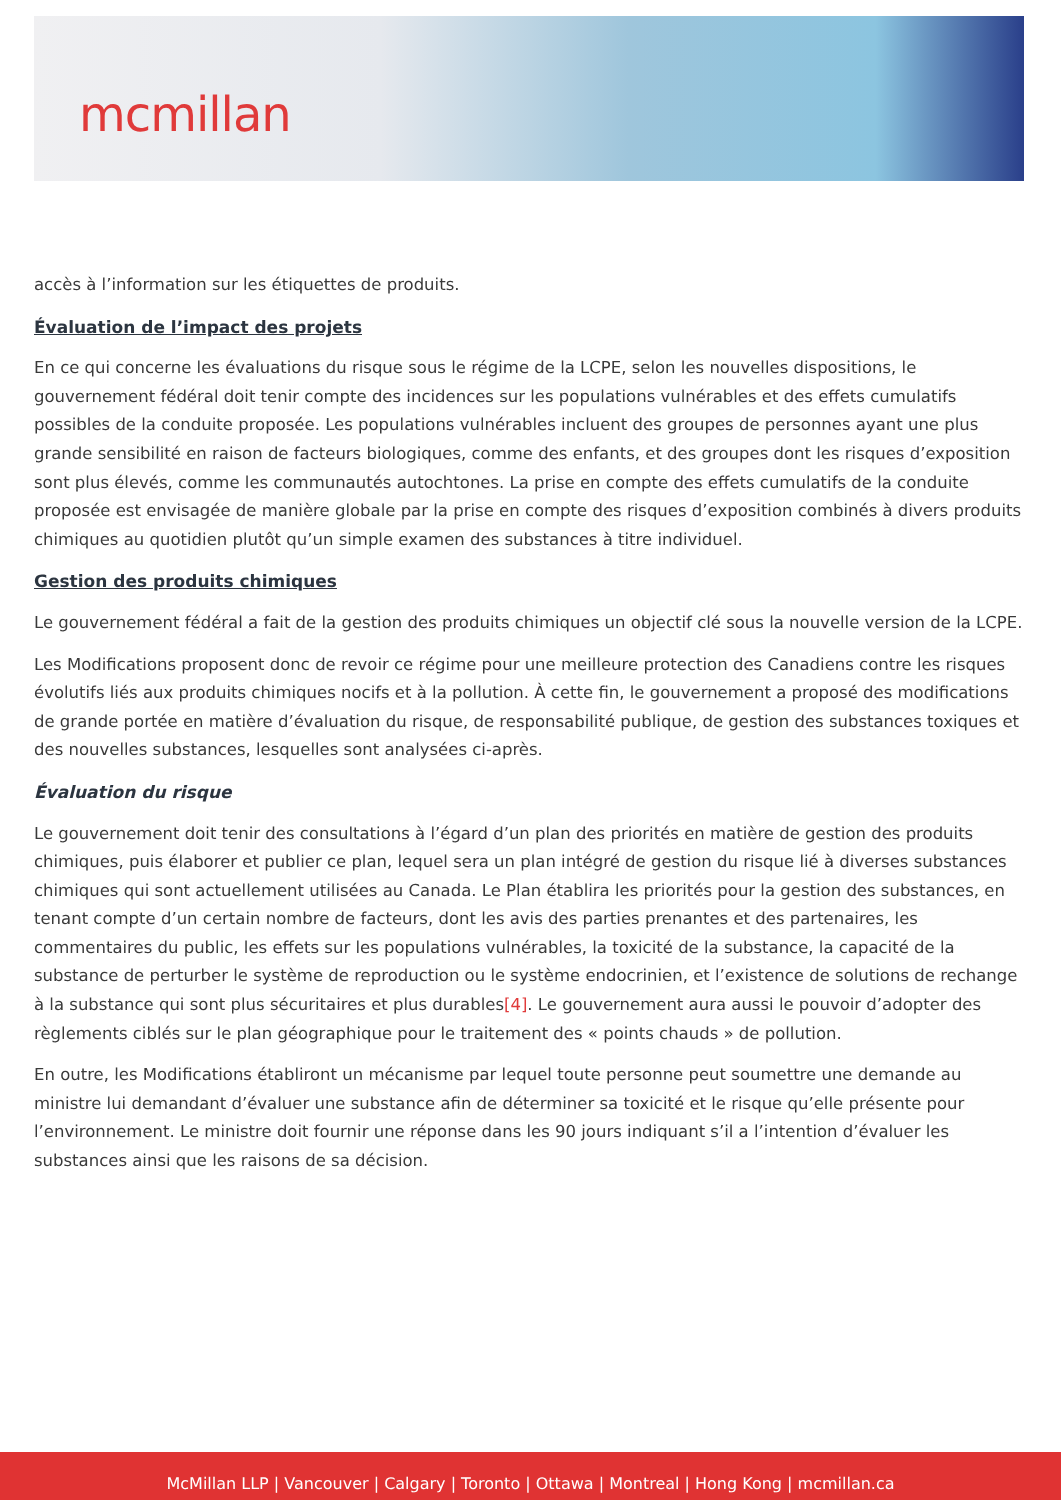mcmillan
accès à l’information sur les étiquettes de produits.
Évaluation de l’impact des projets
En ce qui concerne les évaluations du risque sous le régime de la LCPE, selon les nouvelles dispositions, le gouvernement fédéral doit tenir compte des incidences sur les populations vulnérables et des effets cumulatifs possibles de la conduite proposée. Les populations vulnérables incluent des groupes de personnes ayant une plus grande sensibilité en raison de facteurs biologiques, comme des enfants, et des groupes dont les risques d’exposition sont plus élevés, comme les communautés autochtones. La prise en compte des effets cumulatifs de la conduite proposée est envisagée de manière globale par la prise en compte des risques d’exposition combinés à divers produits chimiques au quotidien plutôt qu’un simple examen des substances à titre individuel.
Gestion des produits chimiques
Le gouvernement fédéral a fait de la gestion des produits chimiques un objectif clé sous la nouvelle version de la LCPE.
Les Modifications proposent donc de revoir ce régime pour une meilleure protection des Canadiens contre les risques évolutifs liés aux produits chimiques nocifs et à la pollution. À cette fin, le gouvernement a proposé des modifications de grande portée en matière d’évaluation du risque, de responsabilité publique, de gestion des substances toxiques et des nouvelles substances, lesquelles sont analysées ci-après.
Évaluation du risque
Le gouvernement doit tenir des consultations à l’égard d’un plan des priorités en matière de gestion des produits chimiques, puis élaborer et publier ce plan, lequel sera un plan intégré de gestion du risque lié à diverses substances chimiques qui sont actuellement utilisées au Canada. Le Plan établira les priorités pour la gestion des substances, en tenant compte d’un certain nombre de facteurs, dont les avis des parties prenantes et des partenaires, les commentaires du public, les effets sur les populations vulnérables, la toxicité de la substance, la capacité de la substance de perturber le système de reproduction ou le système endocrinien, et l’existence de solutions de rechange à la substance qui sont plus sécuritaires et plus durables[4]. Le gouvernement aura aussi le pouvoir d’adopter des règlements ciblés sur le plan géographique pour le traitement des « points chauds » de pollution.
En outre, les Modifications établiront un mécanisme par lequel toute personne peut soumettre une demande au ministre lui demandant d’évaluer une substance afin de déterminer sa toxicité et le risque qu’elle présente pour l’environnement. Le ministre doit fournir une réponse dans les 90 jours indiquant s’il a l’intention d’évaluer les substances ainsi que les raisons de sa décision.
McMillan LLP | Vancouver | Calgary | Toronto | Ottawa | Montreal | Hong Kong | mcmillan.ca